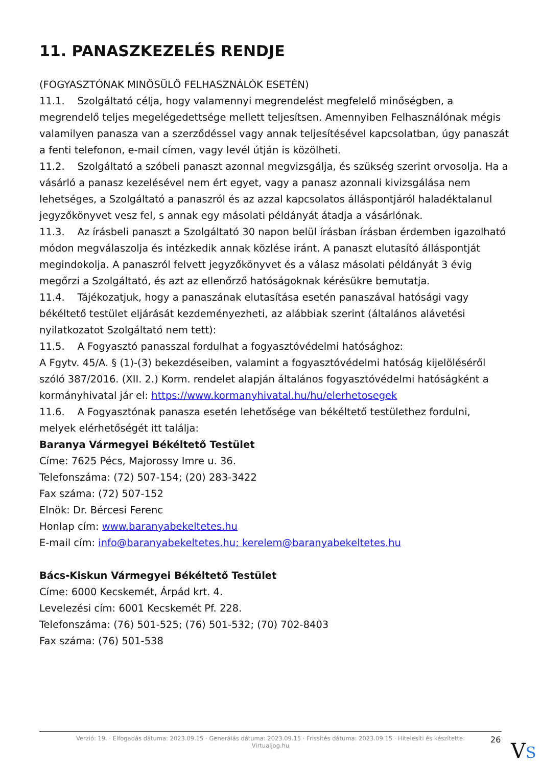11. PANASZKEZELÉS RENDJE
(FOGYASZTÓNAK MINŐSÜLŐ FELHASZNÁLÓK ESETÉN)
11.1. Szolgáltató célja, hogy valamennyi megrendelést megfelelő minőségben, a megrendelő teljes megelégedettsége mellett teljesítsen. Amennyiben Felhasználónak mégis valamilyen panasza van a szerződéssel vagy annak teljesítésével kapcsolatban, úgy panaszát a fenti telefonon, e-mail címen, vagy levél útján is közölheti.
11.2. Szolgáltató a szóbeli panaszt azonnal megvizsgálja, és szükség szerint orvosolja. Ha a vásárló a panasz kezelésével nem ért egyet, vagy a panasz azonnali kivizsgálása nem lehetséges, a Szolgáltató a panaszról és az azzal kapcsolatos álláspontjáról haladéktalanul jegyzőkönyvet vesz fel, s annak egy másolati példányát átadja a vásárlónak.
11.3. Az írásbeli panaszt a Szolgáltató 30 napon belül írásban írásban érdemben igazolható módon megválaszolja és intézkedik annak közlése iránt. A panaszt elutasító álláspontját megindokolja. A panaszról felvett jegyzőkönyvet és a válasz másolati példányát 3 évig megőrzi a Szolgáltató, és azt az ellenőrző hatóságoknak kérésükre bemutatja.
11.4. Tájékozatjuk, hogy a panaszának elutasítása esetén panaszával hatósági vagy békéltető testület eljárását kezdeményezheti, az alábbiak szerint (általános alávetési nyilatkozatot Szolgáltató nem tett):
11.5. A Fogyasztó panasszal fordulhat a fogyasztóvédelmi hatósághoz:
A Fgytv. 45/A. § (1)-(3) bekezdéseiben, valamint a fogyasztóvédelmi hatóság kijelöléséről szóló 387/2016. (XII. 2.) Korm. rendelet alapján általános fogyasztóvédelmi hatóságként a kormányhivatal jár el: https://www.kormanyhivatal.hu/hu/elerhetosegek
11.6. A Fogyasztónak panasza esetén lehetősége van békéltető testülethez fordulni, melyek elérhetőségét itt találja:
Baranya Vármegyei Békéltető Testület
Címe: 7625 Pécs, Majorossy Imre u. 36.
Telefonszáma: (72) 507-154; (20) 283-3422
Fax száma: (72) 507-152
Elnök: Dr. Bércesi Ferenc
Honlap cím: www.baranyabekeltetes.hu
E-mail cím: info@baranyabekeltetes.hu; kerelem@baranyabekeltetes.hu
Bács-Kiskun Vármegyei Békéltető Testület
Címe: 6000 Kecskemét, Árpád krt. 4.
Levelezési cím: 6001 Kecskemét Pf. 228.
Telefonszáma: (76) 501-525; (76) 501-532; (70) 702-8403
Fax száma: (76) 501-538
Verzió: 19. · Elfogadás dátuma: 2023.09.15 · Generálás dátuma: 2023.09.15 · Frissítés dátuma: 2023.09.15 · Hitelesíti és készítette:
Virtualjog.hu
26 VS